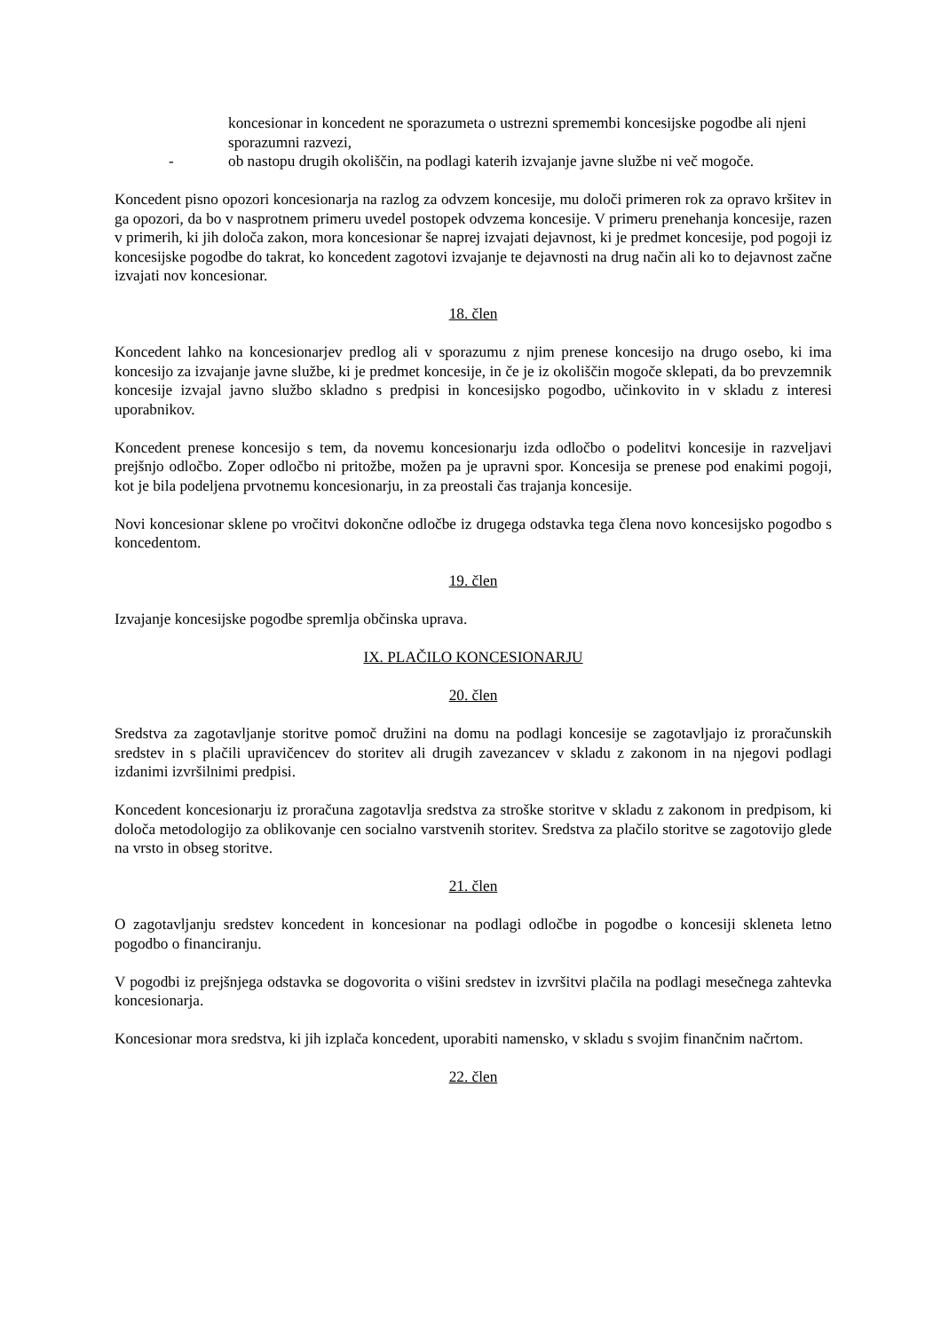koncesionar in koncedent ne sporazumeta o ustrezni spremembi koncesijske pogodbe ali njeni sporazumni razvezi,
- ob nastopu drugih okoliščin, na podlagi katerih izvajanje javne službe ni več mogoče.
Koncedent pisno opozori koncesionarja na razlog za odvzem koncesije, mu določi primeren rok za opravo kršitev in ga opozori, da bo v nasprotnem primeru uvedel postopek odvzema koncesije. V primeru prenehanja koncesije, razen v primerih, ki jih določa zakon, mora koncesionar še naprej izvajati dejavnost, ki je predmet koncesije, pod pogoji iz koncesijske pogodbe do takrat, ko koncedent zagotovi izvajanje te dejavnosti na drug način ali ko to dejavnost začne izvajati nov koncesionar.
18. člen
Koncedent lahko na koncesionarjev predlog ali v sporazumu z njim prenese koncesijo na drugo osebo, ki ima koncesijo za izvajanje javne službe, ki je predmet koncesije, in če je iz okoliščin mogoče sklepati, da bo prevzemnik koncesije izvajal javno službo skladno s predpisi in koncesijsko pogodbo, učinkovito in v skladu z interesi uporabnikov.
Koncedent prenese koncesijo s tem, da novemu koncesionarju izda odločbo o podelitvi koncesije in razveljavi prejšnjo odločbo. Zoper odločbo ni pritožbe, možen pa je upravni spor. Koncesija se prenese pod enakimi pogoji, kot je bila podeljena prvotnemu koncesionarju, in za preostali čas trajanja koncesije.
Novi koncesionar sklene po vročitvi dokončne odločbe iz drugega odstavka tega člena novo koncesijsko pogodbo s koncedentom.
19. člen
Izvajanje koncesijske pogodbe spremlja občinska uprava.
IX. PLAČILO KONCESIONARJU
20. člen
Sredstva za zagotavljanje storitve pomoč družini na domu na podlagi koncesije se zagotavljajo iz proračunskih sredstev in s plačili upravičencev do storitev ali drugih zavezancev v skladu z zakonom in na njegovi podlagi izdanimi izvršilnimi predpisi.
Koncedent koncesionarju iz proračuna zagotavlja sredstva za stroške storitve v skladu z zakonom in predpisom, ki določa metodologijo za oblikovanje cen socialno varstvenih storitev. Sredstva za plačilo storitve se zagotovijo glede na vrsto in obseg storitve.
21. člen
O zagotavljanju sredstev koncedent in koncesionar na podlagi odločbe in pogodbe o koncesiji skleneta letno pogodbo o financiranju.
V pogodbi iz prejšnjega odstavka se dogovorita o višini sredstev in izvršitvi plačila na podlagi mesečnega zahtevka koncesionarja.
Koncesionar mora sredstva, ki jih izplača koncedent, uporabiti namensko, v skladu s svojim finančnim načrtom.
22. člen